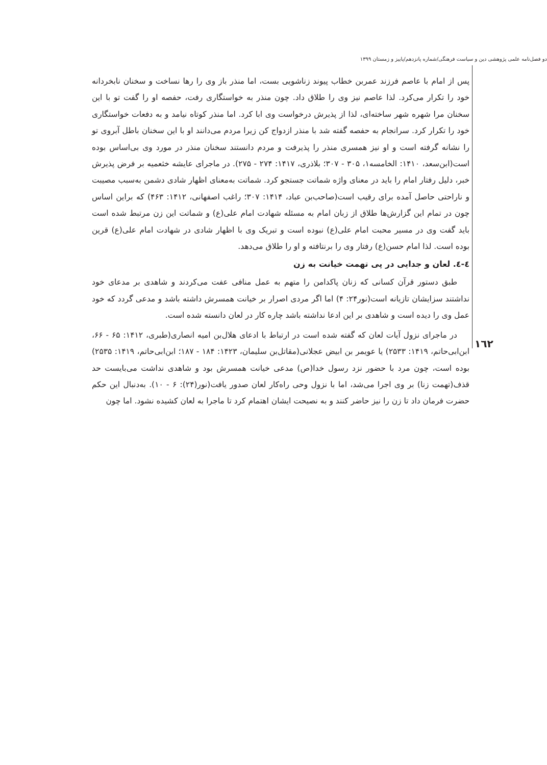دو فصل‌نامه علمی پژوهشی دین و سیاست فرهنگی/شماره پانزدهم/پاییز و زمستان ۱۳۹۹
١٦٢
پس از امام با عاصم فرزند عمربن خطاب پیوند زناشویی بست، اما منذر باز وی را رها نساخت و سخنان نابخردانه خود را تکرار می‌کرد. لذا عاصم نیز وی را طلاق داد. چون منذر به خواستگاری رفت، حفصه او را گفت تو با این سخنان مرا شهره شهر ساخته‌ای، لذا از پذیرش درخواست وی ابا کرد. اما منذر کوتاه نیامد و به دفعات خواستگاری خود را تکرار کرد. سرانجام به حفصه گفته شد با منذر ازدواج کن زیرا مردم می‌دانند او با این سخنان باطل آبروی تو را نشانه گرفته است و او نیز همسری منذر را پذیرفت و مردم دانستند سخنان منذر در مورد وی بی‌اساس بوده است(ابن‌سعد، ۱۴۱۰: الخامسه۱، ۳۰۵ - ۳۰۷؛ بلاذری، ۱۴۱۷: ۲۷۴ - ۲۷۵). در ماجرای عایشه خثعمیه بر فرض پذیرش خبر، دلیل رفتار امام را باید در معنای واژه شماتت جستجو کرد. شماتت به‌معنای اظهار شادی دشمن به‌سبب مصیبت و ناراحتی حاصل آمده برای رقیب است(صاحب‌بن عباد، ۱۴۱۴: ۳۰۷؛ راغب اصفهانی، ۱۴۱۲: ۴۶۳) که براین اساس چون در تمام این گزارش‌ها طلاق از زبان امام به مسئله شهادت امام علی(ع) و شماتت این زن مرتبط شده است باید گفت وی در مسیر محبت امام علی(ع) نبوده است و تبریک وی با اظهار شادی در شهادت امام علی(ع) قرین بوده است. لذا امام حسن(ع) رفتار وی را برنتافته و او را طلاق می‌دهد.
٤-٤. لعان و جدایی در پی تهمت خیانت به زن
طبق دستور قرآن کسانی که زنان پاکدامن را متهم به عمل منافی عفت می‌کردند و شاهدی بر مدعای خود نداشتند سزایشان تازیانه است(نور۲۴: ۴) اما اگر مردی اصرار بر خیانت همسرش داشته باشد و مدعی گردد که خود عمل وی را دیده است و شاهدی بر این ادعا نداشته باشد چاره کار در لعان دانسته شده است.
در ماجرای نزول آیات لعان که گفته شده است در ارتباط با ادعای هلال‌بن امیه انصاری(طبری، ۱۴۱۲: ۶۵ - ۶۶، ابن‌ابی‌حاتم، ۱۴۱۹: ۲۵۳۳) یا عویمر بن ابیض عجلانی(مقاتل‌بن سلیمان، ۱۴۲۳: ۱۸۴ - ۱۸۷؛ ابن‌ابی‌حاتم، ۱۴۱۹: ۲۵۳۵) بوده است، چون مرد با حضور نزد رسول خدا(ص) مدعی خیانت همسرش بود و شاهدی نداشت می‌بایست حد قذف(تهمت زنا) بر وی اجرا می‌شد، اما با نزول وحی راه‌کار لعان صدور یافت(نور(۲۴): ۶ - ۱۰). به‌دنبال این حکم حضرت فرمان داد تا زن را نیز حاضر کنند و به نصیحت ایشان اهتمام کرد تا ماجرا به لعان کشیده نشود. اما چون